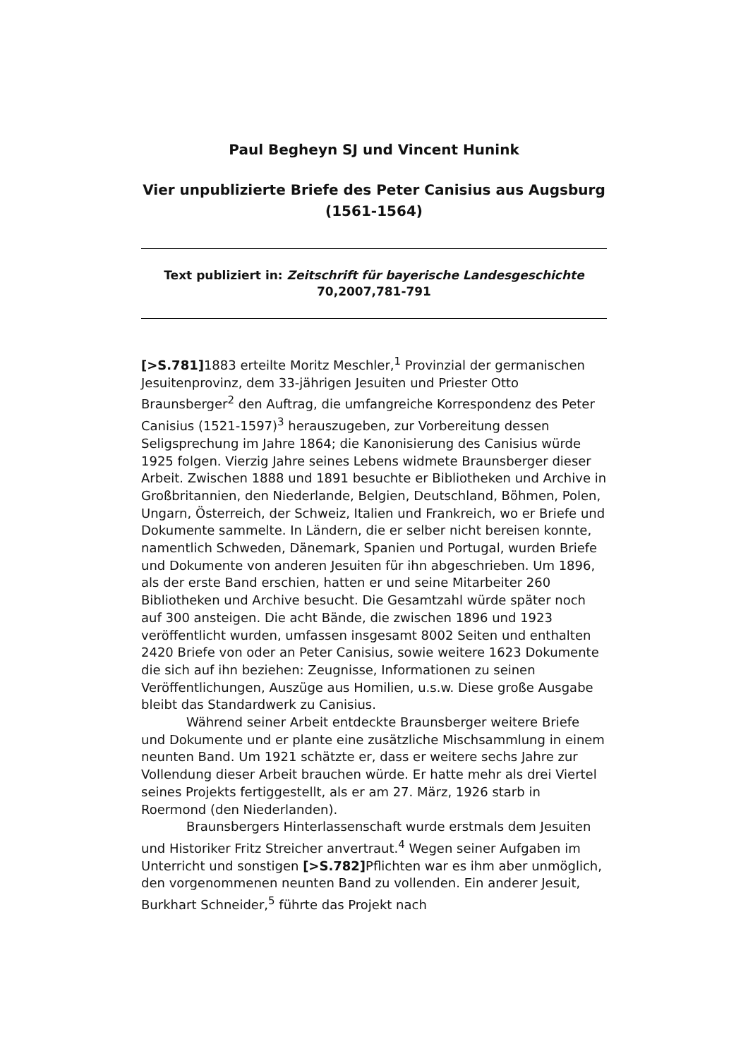Paul Begheyn SJ und Vincent Hunink
Vier unpublizierte Briefe des Peter Canisius aus Augsburg (1561-1564)
Text publiziert in: Zeitschrift für bayerische Landesgeschichte
70,2007,781-791
[>S.781] 1883 erteilte Moritz Meschler,<sup>1</sup> Provinzial der germanischen Jesuitenprovinz, dem 33-jährigen Jesuiten und Priester Otto Braunsberger<sup>2</sup> den Auftrag, die umfangreiche Korrespondenz des Peter Canisius (1521-1597)<sup>3</sup> herauszugeben, zur Vorbereitung dessen Seligsprechung im Jahre 1864; die Kanonisierung des Canisius würde 1925 folgen. Vierzig Jahre seines Lebens widmete Braunsberger dieser Arbeit. Zwischen 1888 und 1891 besuchte er Bibliotheken und Archive in Großbritannien, den Niederlande, Belgien, Deutschland, Böhmen, Polen, Ungarn, Österreich, der Schweiz, Italien und Frankreich, wo er Briefe und Dokumente sammelte. In Ländern, die er selber nicht bereisen konnte, namentlich Schweden, Dänemark, Spanien und Portugal, wurden Briefe und Dokumente von anderen Jesuiten für ihn abgeschrieben. Um 1896, als der erste Band erschien, hatten er und seine Mitarbeiter 260 Bibliotheken und Archive besucht. Die Gesamtzahl würde später noch auf 300 ansteigen. Die acht Bände, die zwischen 1896 und 1923 veröffentlicht wurden, umfassen insgesamt 8002 Seiten und enthalten 2420 Briefe von oder an Peter Canisius, sowie weitere 1623 Dokumente die sich auf ihn beziehen: Zeugnisse, Informationen zu seinen Veröffentlichungen, Auszüge aus Homilien, u.s.w. Diese große Ausgabe bleibt das Standardwerk zu Canisius.
Während seiner Arbeit entdeckte Braunsberger weitere Briefe und Dokumente und er plante eine zusätzliche Mischsammlung in einem neunten Band. Um 1921 schätzte er, dass er weitere sechs Jahre zur Vollendung dieser Arbeit brauchen würde. Er hatte mehr als drei Viertel seines Projekts fertiggestellt, als er am 27. März, 1926 starb in Roermond (den Niederlanden).
Braunsbergers Hinterlassenschaft wurde erstmals dem Jesuiten und Historiker Fritz Streicher anvertraut.<sup>4</sup> Wegen seiner Aufgaben im Unterricht und sonstigen [>S.782] Pflichten war es ihm aber unmöglich, den vorgenommenen neunten Band zu vollenden. Ein anderer Jesuit, Burkhart Schneider,<sup>5</sup> führte das Projekt nach